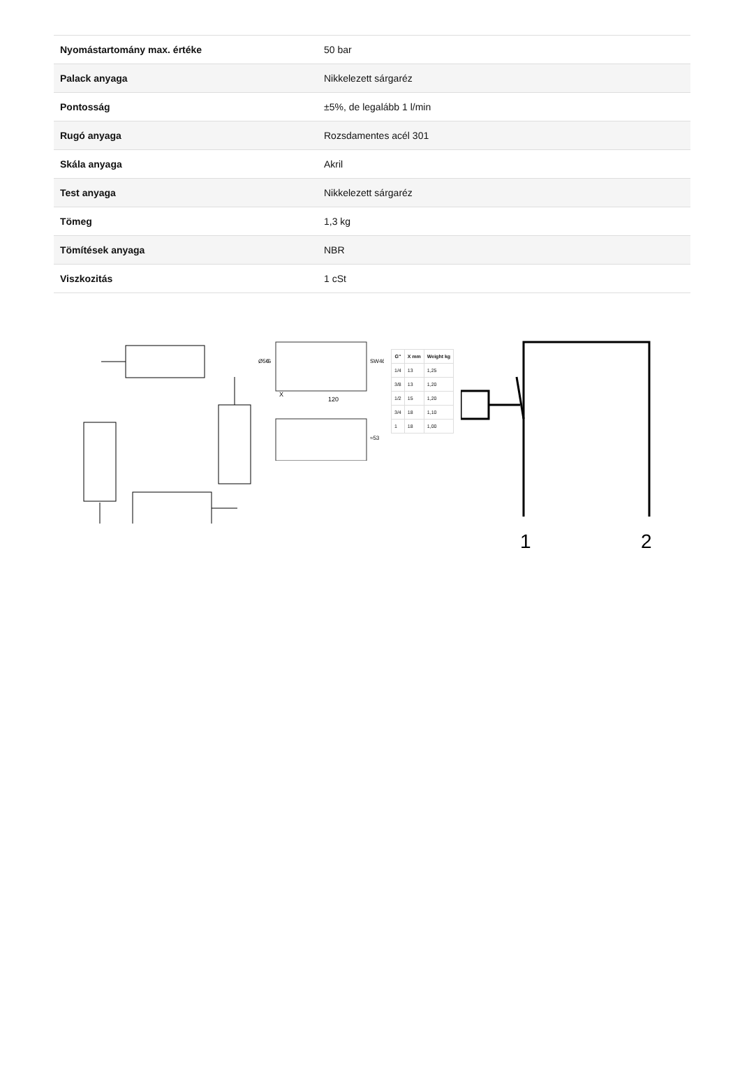| Nyomástartomány max. értéke | 50 bar |
| Palack anyaga | Nikkelezett sárgaréz |
| Pontosság | ±5%, de legalább 1 l/min |
| Rugó anyaga | Rozsdamentes acél 301 |
| Skála anyaga | Akril |
| Test anyaga | Nikkelezett sárgaréz |
| Tömeg | 1,3 kg |
| Tömítések anyaga | NBR |
| Viszkozitás | 1 cSt |
120
X
SW46
≈53
Ø50
G
| G" | X mm | Weight kg |
| --- | --- | --- |
| 1/4 | 13 | 1,25 |
| 3/8 | 13 | 1,20 |
| 1/2 | 15 | 1,20 |
| 3/4 | 18 | 1,10 |
| 1 | 18 | 1,00 |
1
2